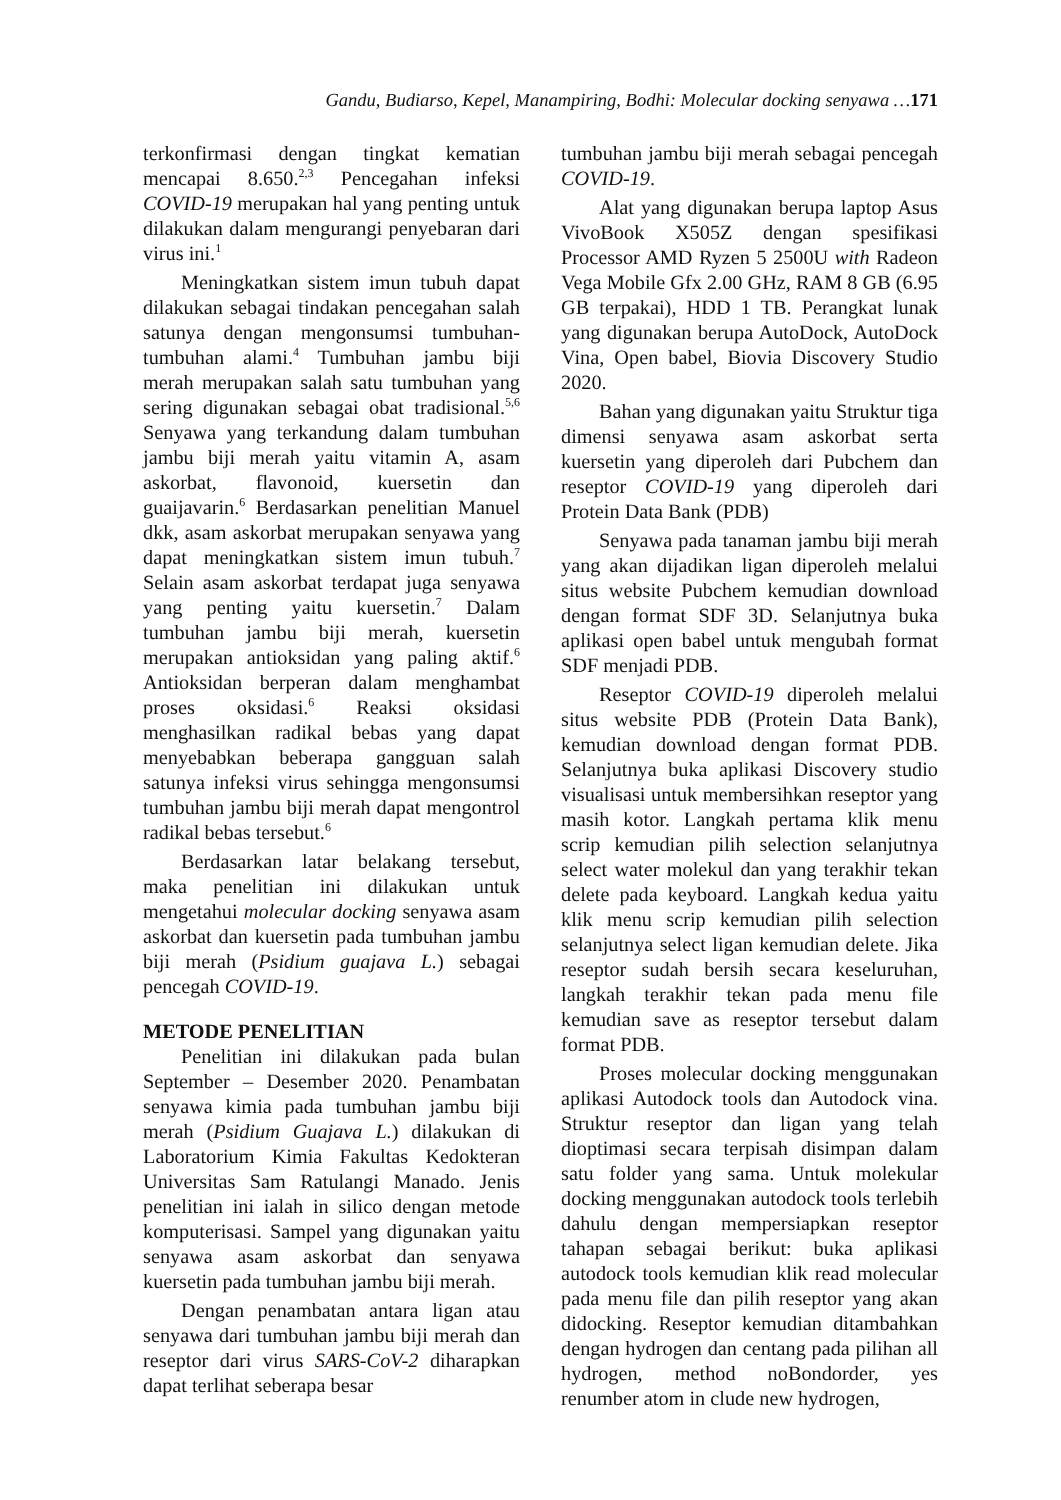Gandu, Budiarso, Kepel, Manampiring, Bodhi: Molecular docking senyawa …171
terkonfirmasi dengan tingkat kematian mencapai 8.650.<sup>2,3</sup> Pencegahan infeksi COVID-19 merupakan hal yang penting untuk dilakukan dalam mengurangi penyebaran dari virus ini.<sup>1</sup>
Meningkatkan sistem imun tubuh dapat dilakukan sebagai tindakan pencegahan salah satunya dengan mengonsumsi tumbuhan-tumbuhan alami.<sup>4</sup> Tumbuhan jambu biji merah merupakan salah satu tumbuhan yang sering digunakan sebagai obat tradisional.<sup>5,6</sup> Senyawa yang terkandung dalam tumbuhan jambu biji merah yaitu vitamin A, asam askorbat, flavonoid, kuersetin dan guaijavarin.<sup>6</sup> Berdasarkan penelitian Manuel dkk, asam askorbat merupakan senyawa yang dapat meningkatkan sistem imun tubuh.<sup>7</sup> Selain asam askorbat terdapat juga senyawa yang penting yaitu kuersetin.<sup>7</sup> Dalam tumbuhan jambu biji merah, kuersetin merupakan antioksidan yang paling aktif.<sup>6</sup> Antioksidan berperan dalam menghambat proses oksidasi.<sup>6</sup> Reaksi oksidasi menghasilkan radikal bebas yang dapat menyebabkan beberapa gangguan salah satunya infeksi virus sehingga mengonsumsi tumbuhan jambu biji merah dapat mengontrol radikal bebas tersebut.<sup>6</sup>
Berdasarkan latar belakang tersebut, maka penelitian ini dilakukan untuk mengetahui molecular docking senyawa asam askorbat dan kuersetin pada tumbuhan jambu biji merah (Psidium guajava L.) sebagai pencegah COVID-19.
METODE PENELITIAN
Penelitian ini dilakukan pada bulan September – Desember 2020. Penambatan senyawa kimia pada tumbuhan jambu biji merah (Psidium Guajava L.) dilakukan di Laboratorium Kimia Fakultas Kedokteran Universitas Sam Ratulangi Manado. Jenis penelitian ini ialah in silico dengan metode komputerisasi. Sampel yang digunakan yaitu senyawa asam askorbat dan senyawa kuersetin pada tumbuhan jambu biji merah.
Dengan penambatan antara ligan atau senyawa dari tumbuhan jambu biji merah dan reseptor dari virus SARS-CoV-2 diharapkan dapat terlihat seberapa besar
tumbuhan jambu biji merah sebagai pencegah COVID-19.
Alat yang digunakan berupa laptop Asus VivoBook X505Z dengan spesifikasi Processor AMD Ryzen 5 2500U with Radeon Vega Mobile Gfx 2.00 GHz, RAM 8 GB (6.95 GB terpakai), HDD 1 TB. Perangkat lunak yang digunakan berupa AutoDock, AutoDock Vina, Open babel, Biovia Discovery Studio 2020.
Bahan yang digunakan yaitu Struktur tiga dimensi senyawa asam askorbat serta kuersetin yang diperoleh dari Pubchem dan reseptor COVID-19 yang diperoleh dari Protein Data Bank (PDB)
Senyawa pada tanaman jambu biji merah yang akan dijadikan ligan diperoleh melalui situs website Pubchem kemudian download dengan format SDF 3D. Selanjutnya buka aplikasi open babel untuk mengubah format SDF menjadi PDB.
Reseptor COVID-19 diperoleh melalui situs website PDB (Protein Data Bank), kemudian download dengan format PDB. Selanjutnya buka aplikasi Discovery studio visualisasi untuk membersihkan reseptor yang masih kotor. Langkah pertama klik menu scrip kemudian pilih selection selanjutnya select water molekul dan yang terakhir tekan delete pada keyboard. Langkah kedua yaitu klik menu scrip kemudian pilih selection selanjutnya select ligan kemudian delete. Jika reseptor sudah bersih secara keseluruhan, langkah terakhir tekan pada menu file kemudian save as reseptor tersebut dalam format PDB.
Proses molecular docking menggunakan aplikasi Autodock tools dan Autodock vina. Struktur reseptor dan ligan yang telah dioptimasi secara terpisah disimpan dalam satu folder yang sama. Untuk molekular docking menggunakan autodock tools terlebih dahulu dengan mempersiapkan reseptor tahapan sebagai berikut: buka aplikasi autodock tools kemudian klik read molecular pada menu file dan pilih reseptor yang akan didocking. Reseptor kemudian ditambahkan dengan hydrogen dan centang pada pilihan all hydrogen, method noBondorder, yes renumber atom in clude new hydrogen,